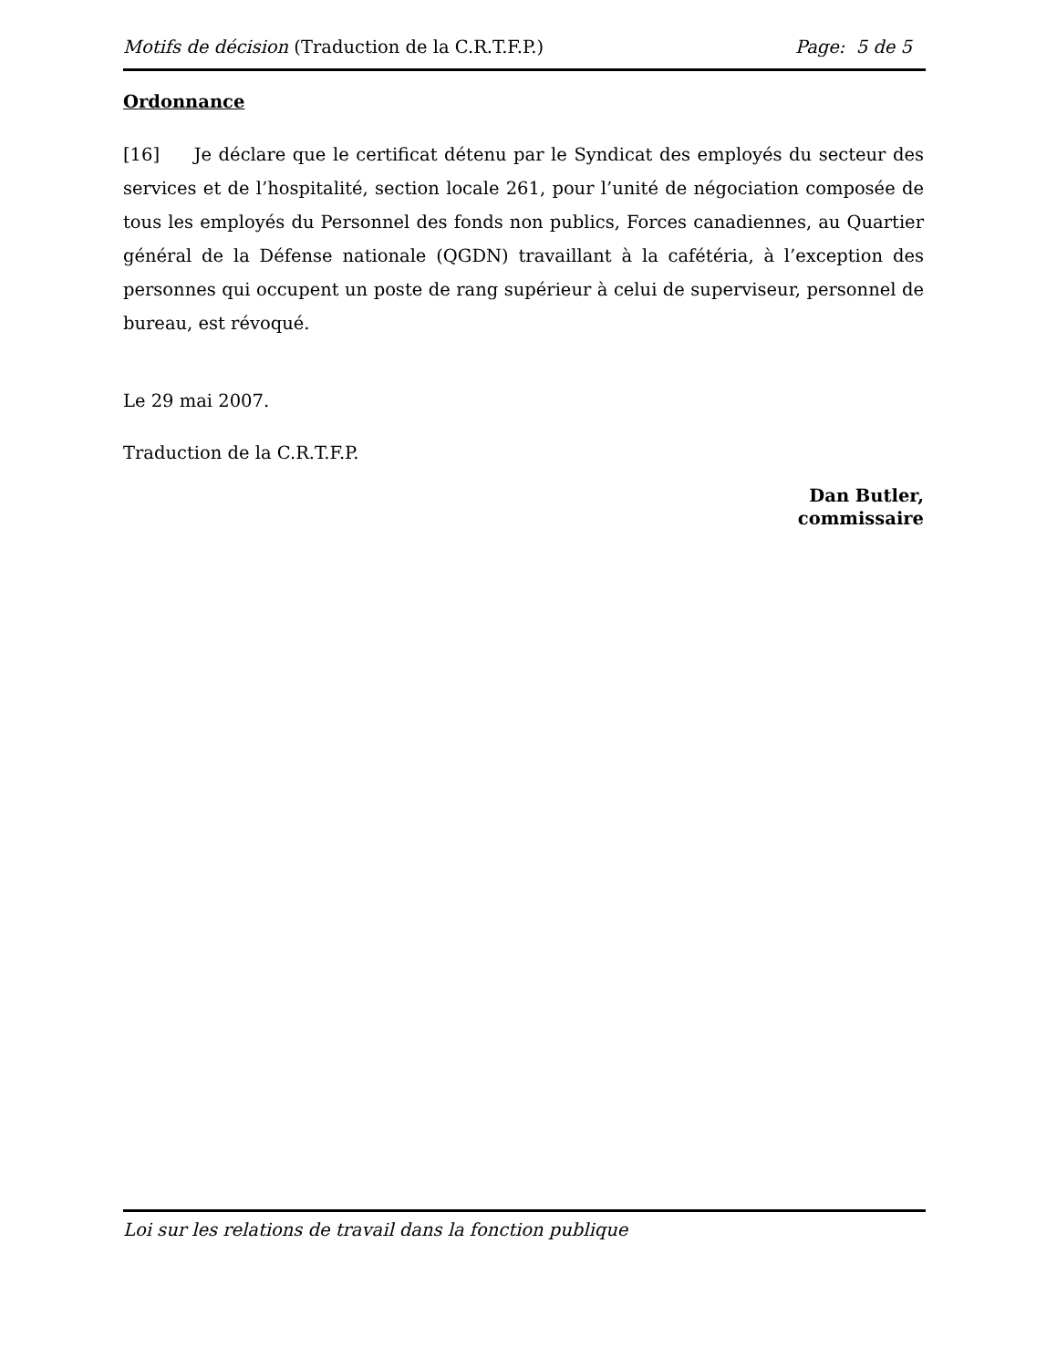Motifs de décision (Traduction de la C.R.T.F.P.) Page: 5 de 5
Ordonnance
[16] Je déclare que le certificat détenu par le Syndicat des employés du secteur des services et de l’hospitalité, section locale 261, pour l’unité de négociation composée de tous les employés du Personnel des fonds non publics, Forces canadiennes, au Quartier général de la Défense nationale (QGDN) travaillant à la cafétéria, à l’exception des personnes qui occupent un poste de rang supérieur à celui de superviseur, personnel de bureau, est révoqué.
Le 29 mai 2007.
Traduction de la C.R.T.F.P.
Dan Butler,
commissaire
Loi sur les relations de travail dans la fonction publique